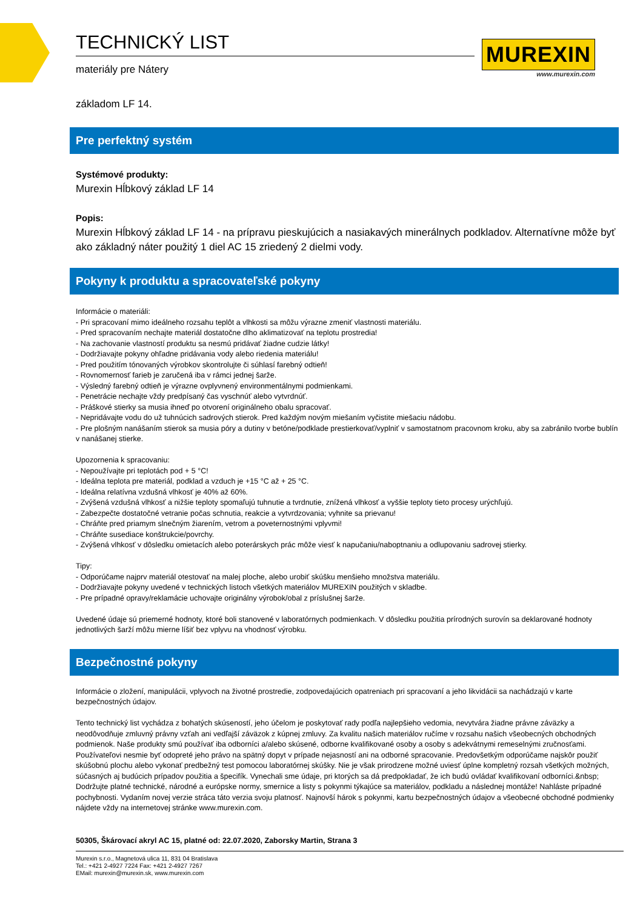TECHNICKÝ LIST
materiály pre Nátery
MUREXIN
www.murexin.com
základom LF 14.
Pre perfektný systém
Systémové produkty:
Murexin Hĺbkový základ LF 14
Popis:
Murexin Hĺbkový základ LF 14 - na prípravu pieskujúcich a nasiakavých minerálnych podkladov. Alternatívne môže byť ako základný náter použitý 1 diel AC 15 zriedený 2 dielmi vody.
Pokyny k produktu a spracovateľské pokyny
Informácie o materiáli:
- Pri spracovaní mimo ideálneho rozsahu teplôt a vlhkosti sa môžu výrazne zmeniť vlastnosti materiálu.
- Pred spracovaním nechajte materiál dostatočne dlho aklimatizovať na teplotu prostredia!
- Na zachovanie vlastností produktu sa nesmú pridávať žiadne cudzie látky!
- Dodržiavajte pokyny ohľadne pridávania vody alebo riedenia materiálu!
- Pred použitím tónovaných výrobkov skontrolujte či súhlasí farebný odtieň!
- Rovnomernosť farieb je zaručená iba v rámci jednej šarže.
- Výsledný farebný odtieň je výrazne ovplyvnený environmentálnymi podmienkami.
- Penetrácie nechajte vždy predpísaný čas vyschnúť alebo vytvrdnúť.
- Práškové stierky sa musia ihneď po otvorení originálneho obalu spracovať.
- Nepridávajte vodu do už tuhnúcich sadrových stierok. Pred každým novým miešaním vyčistite miešaciu nádobu.
- Pre plošným nanášaním stierok sa musia póry a dutiny v betóne/podklade prestierkovať/vyplniť v samostatnom pracovnom kroku, aby sa zabránilo tvorbe bublín v nanášanej stierke.
Upozornenia k spracovaniu:
- Nepoužívajte pri teplotách pod + 5 °C!
- Ideálna teplota pre materiál, podklad a vzduch je +15 °C až + 25 °C.
- Ideálna relatívna vzdušná vlhkosť je 40% až 60%.
- Zvýšená vzdušná vlhkosť a nižšie teploty spomaľujú tuhnutie a tvrdnutie, znížená vlhkosť a vyššie teploty tieto procesy urýchľujú.
- Zabezpečte dostatočné vetranie počas schnutia, reakcie a vytvrdzovania; vyhnite sa prievanu!
- Chráňte pred priamym slnečným žiarením, vetrom a poveternostnými vplyvmi!
- Chráňte susediace konštrukcie/povrchy.
- Zvýšená vlhkosť v dôsledku omietacích alebo poterárskych prác môže viesť k napučaniu/naboptnaniu a odlupovaniu sadrovej stierky.
Tipy:
- Odporúčame najprv materiál otestovať na malej ploche, alebo urobiť skúšku menšieho množstva materiálu.
- Dodržiavajte pokyny uvedené v technických listoch všetkých materiálov MUREXIN použitých v skladbe.
- Pre prípadné opravy/reklamácie uchovajte originálny výrobok/obal z príslušnej šarže.
Uvedené údaje sú priemerné hodnoty, ktoré boli stanovené v laboratórnych podmienkach. V dôsledku použitia prírodných surovín sa deklarované hodnoty jednotlivých šarží môžu mierne líšiť bez vplyvu na vhodnosť výrobku.
Bezpečnostné pokyny
Informácie o zložení, manipulácii, vplyvoch na životné prostredie, zodpovedajúcich opatreniach pri spracovaní a jeho likvidácii sa nachádzajú v karte bezpečnostných údajov.
Tento technický list vychádza z bohatých skúseností, jeho účelom je poskytovať rady podľa najlepšieho vedomia, nevytvára žiadne právne záväzky a neodôvodňuje zmluvný právny vzťah ani vedľajší záväzok z kúpnej zmluvy. Za kvalitu našich materiálov ručíme v rozsahu našich všeobecných obchodných podmienok. Naše produkty smú používať iba odborníci a/alebo skúsené, odborne kvalifikované osoby a osoby s adekvátnymi remeselnými zručnosťami. Používateľovi nesmie byť odopreté jeho právo na spätný dopyt v prípade nejasností ani na odborné spracovanie. Predovšetkým odporúčame najskôr použiť skúšobnú plochu alebo vykonať predbežný test pomocou laboratórnej skúšky. Nie je však prirodzene možné uviesť úplne kompletný rozsah všetkých možných, súčasných aj budúcich prípadov použitia a špecifík. Vynechali sme údaje, pri ktorých sa dá predpokladať, že ich budú ovládať kvalifikovaní odborníci.&nbsp; Dodržujte platné technické, národné a európske normy, smernice a listy s pokynmi týkajúce sa materiálov, podkladu a následnej montáže! Nahláste prípadné pochybnosti. Vydaním novej verzie stráca táto verzia svoju platnosť. Najnovší hárok s pokynmi, kartu bezpečnostných údajov a všeobecné obchodné podmienky nájdete vždy na internetovej stránke www.murexin.com.
50305, Škárovací akryl AC 15, platné od: 22.07.2020, Zaborsky Martin, Strana 3
Murexin s.r.o., Magnetová ulica 11, 831 04 Bratislava
Tel.: +421 2-4927 7224 Fax: +421 2-4927 7267
EMail: murexin@murexin.sk, www.murexin.com